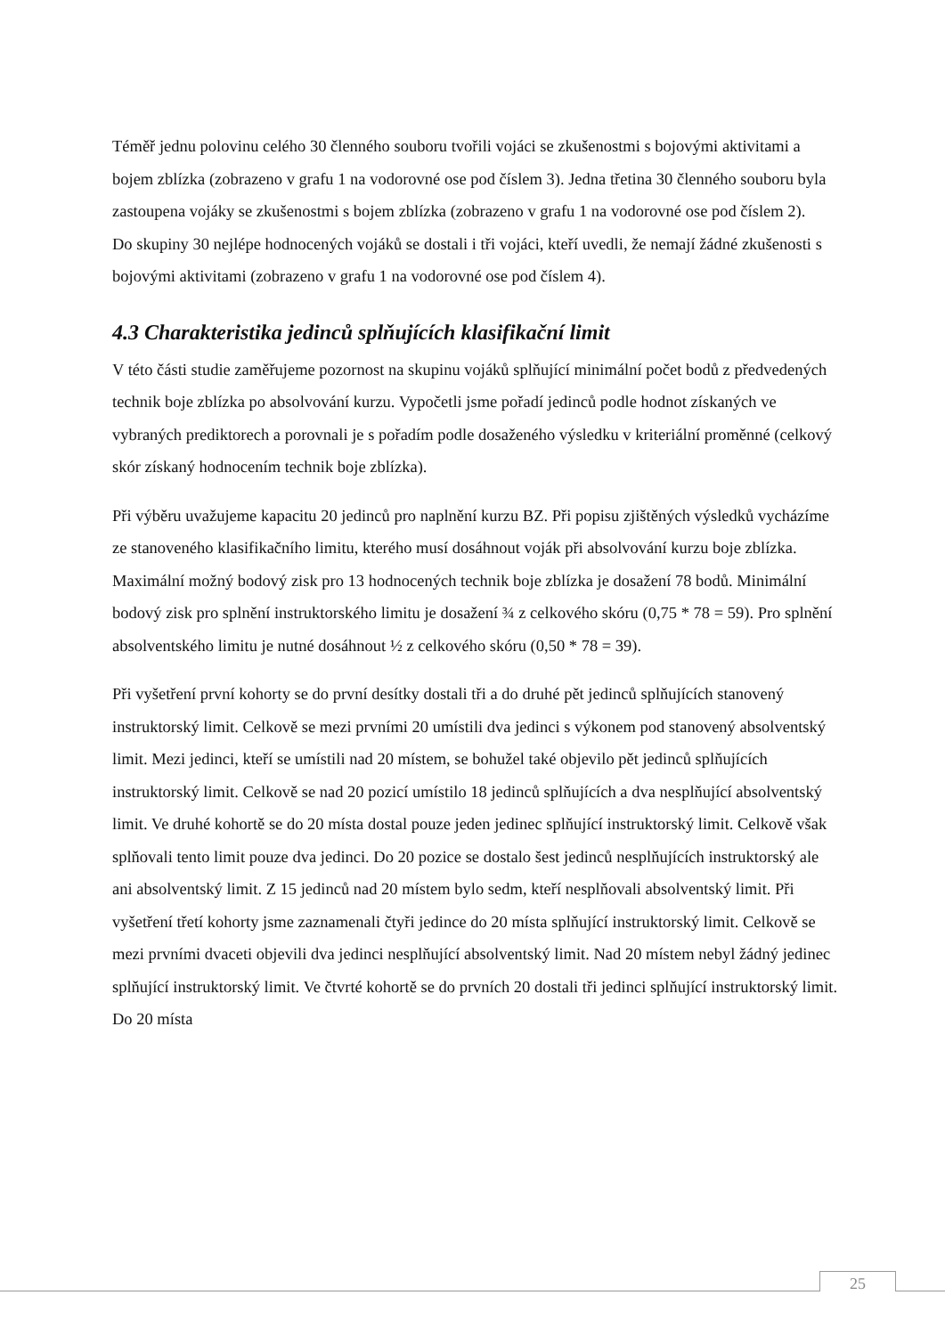Téměř jednu polovinu celého 30 členného souboru tvořili vojáci se zkušenostmi s bojovými aktivitami a bojem zblízka (zobrazeno v grafu 1 na vodorovné ose pod číslem 3). Jedna třetina 30 členného souboru byla zastoupena vojáky se zkušenostmi s bojem zblízka (zobrazeno v grafu 1 na vodorovné ose pod číslem 2).
Do skupiny 30 nejlépe hodnocených vojáků se dostali i tři vojáci, kteří uvedli, že nemají žádné zkušenosti s bojovými aktivitami (zobrazeno v grafu 1 na vodorovné ose pod číslem 4).
4.3 Charakteristika jedinců splňujících klasifikační limit
V této části studie zaměřujeme pozornost na skupinu vojáků splňující minimální počet bodů z předvedených technik boje zblízka po absolvování kurzu. Vypočetli jsme pořadí jedinců podle hodnot získaných ve vybraných prediktorech a porovnali je s pořadím podle dosaženého výsledku v kriteriální proměnné (celkový skór získaný hodnocením technik boje zblízka).
Při výběru uvažujeme kapacitu 20 jedinců pro naplnění kurzu BZ. Při popisu zjištěných výsledků vycházíme ze stanoveného klasifikačního limitu, kterého musí dosáhnout voják při absolvování kurzu boje zblízka. Maximální možný bodový zisk pro 13 hodnocených technik boje zblízka je dosažení 78 bodů. Minimální bodový zisk pro splnění instruktorského limitu je dosažení ¾ z celkového skóru (0,75 * 78 = 59). Pro splnění absolventského limitu je nutné dosáhnout ½ z celkového skóru (0,50 * 78 = 39).
Při vyšetření první kohorty se do první desítky dostali tři a do druhé pět jedinců splňujících stanovený instruktorský limit. Celkově se mezi prvními 20 umístili dva jedinci s výkonem pod stanovený absolventský limit. Mezi jedinci, kteří se umístili nad 20 místem, se bohužel také objevilo pět jedinců splňujících instruktorský limit. Celkově se nad 20 pozicí umístilo 18 jedinců splňujících a dva nesplňující absolventský limit. Ve druhé kohortě se do 20 místa dostal pouze jeden jedinec splňující instruktorský limit. Celkově však splňovali tento limit pouze dva jedinci. Do 20 pozice se dostalo šest jedinců nesplňujících instruktorský ale ani absolventský limit. Z 15 jedinců nad 20 místem bylo sedm, kteří nesplňovali absolventský limit. Při vyšetření třetí kohorty jsme zaznamenali čtyři jedince do 20 místa splňující instruktorský limit. Celkově se mezi prvními dvaceti objevili dva jedinci nesplňující absolventský limit. Nad 20 místem nebyl žádný jedinec splňující instruktorský limit. Ve čtvrté kohortě se do prvních 20 dostali tři jedinci splňující instruktorský limit. Do 20 místa
25